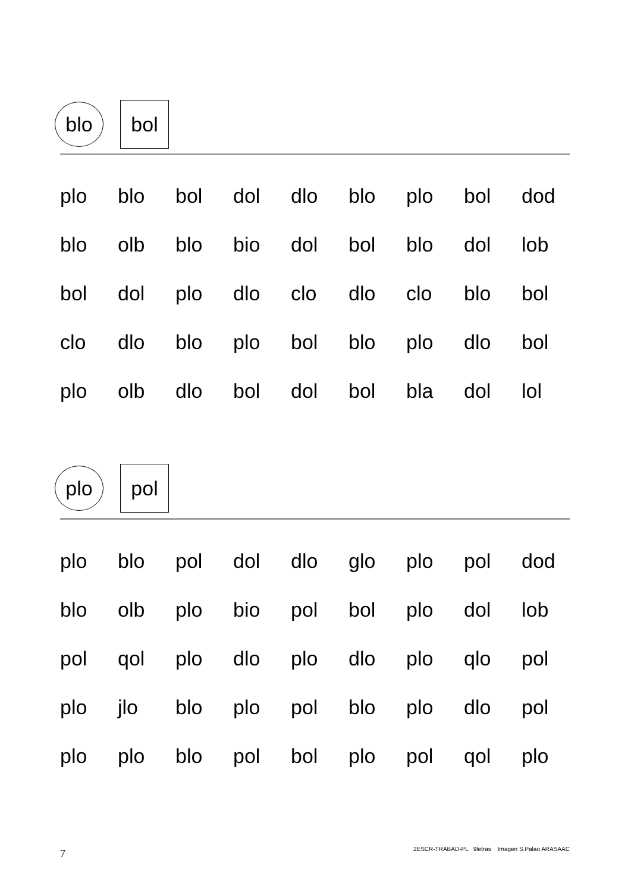blo
bol
| plo | blo | bol | dol | dlo | blo | plo | bol | dod |
| blo | olb | blo | bio | dol | bol | blo | dol | lob |
| bol | dol | plo | dlo | clo | dlo | clo | blo | bol |
| clo | dlo | blo | plo | bol | blo | plo | dlo | bol |
| plo | olb | dlo | bol | dol | bol | bla | dol | lol |
plo
pol
| plo | blo | pol | dol | dlo | glo | plo | pol | dod |
| blo | olb | plo | bio | pol | bol | plo | dol | lob |
| pol | qol | plo | dlo | plo | dlo | plo | qlo | pol |
| plo | jlo | blo | plo | pol | blo | plo | dlo | pol |
| plo | plo | blo | pol | bol | plo | pol | qol | plo |
7
2ESCR-TRABAD-PL 9letras Imagen S.Palao ARASAAC